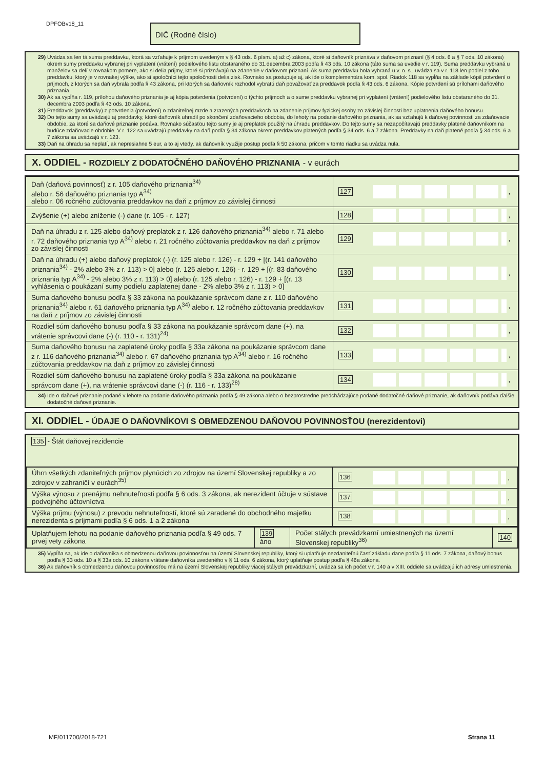DPFOBv18_11 DIČ (Rodné číslo)
29) Uvádza sa len tá suma preddavku, ktorá sa vzťahuje k príjmom uvedeným v § 43 ods. 6 písm. a) až c) zákona, ktoré si daňovník priznáva v daňovom priznaní (§ 4 ods. 6 a § 7 ods. 10 zákona) okrem sumy preddavku vybranej pri vyplatení (vrátení) podielového listu obstaraného do 31.decembra 2003 podľa § 43 ods. 10 zákona (táto suma sa uvedie v r. 119). Suma preddavku vybraná u manželov sa delí v rovnakom pomere, ako si delia príjmy, ktoré si priznávajú na zdanenie v daňovom priznaní. Ak suma preddavku bola vybraná u v. o. s., uvádza sa v r. 118 len podiel z toho preddavku, ktorý je v rovnakej výške, ako si spoločníci tejto spoločnosti delia zisk. Rovnako sa postupuje aj, ak ide o komplementára kom. spol. Riadok 118 sa vypĺňa na základe kópií potvrdení o príjmoch, z ktorých sa daň vybrala podľa § 43 zákona, pri ktorých sa daňovník rozhodol vybratú daň považovať za preddavok podľa § 43 ods. 6 zákona. Kópie potvrdení sú prílohami daňového priznania.
30) Ak sa vypĺňa r. 119, prílohou daňového priznania je aj kópia potvrdenia (potvrdení) o týchto príjmoch a o sume preddavku vybranej pri vyplatení (vrátení) podielového listu obstaraného do 31. decembra 2003 podľa § 43 ods. 10 zákona.
31) Preddavok (preddavky) z potvrdenia (potvrdení) o zdaniteľnej mzde a zrazených preddavkoch na zdanenie príjmov fyzickej osoby zo závislej činnosti bez uplatnenia daňového bonusu.
32) Do tejto sumy sa uvádzajú aj preddavky, ktoré daňovník uhradil po skončení zdaňovacieho obdobia, do lehoty na podanie daňového priznania, ak sa vzťahujú k daňovej povinnosti za zdaňovacie obdobie, za ktoré sa daňové priznanie podáva. Rovnako súčasťou tejto sumy je aj preplatok použitý na úhradu preddavkov. Do tejto sumy sa nezapočítavajú preddavky platené daňovníkom na budúce zdaňovacie obdobie. V r. 122 sa uvádzajú preddavky na daň podľa § 34 zákona okrem preddavkov platených podľa § 34 ods. 6 a 7 zákona. Preddavky na daň platené podľa § 34 ods. 6 a 7 zákona sa uvádzajú v r. 123.
33) Daň na úhradu sa neplatí, ak nepresiahne 5 eur, a to aj vtedy, ak daňovník využije postup podľa § 50 zákona, pričom v tomto riadku sa uvádza nula.
X. ODDIEL - ROZDIELY Z DODATOČNÉHO DAŇOVÉHO PRIZNANIA - v eurách
| Daň (daňová povinnosť) z r. 105 daňového priznania<sup>34)</sup> alebo r. 56 daňového priznania typ A<sup>34)</sup> alebo r. 06 ročného zúčtovania preddavkov na daň z príjmov zo závislej činnosti | 127 , |
| Zvýšenie (+) alebo zníženie (-) dane (r. 105 - r. 127) | 128 , |
| Daň na úhradu z r. 125 alebo daňový preplatok z r. 126 daňového priznania<sup>34)</sup> alebo r. 71 alebo r. 72 daňového priznania typ A<sup>34)</sup> alebo r. 21 ročného zúčtovania preddavkov na daň z príjmov zo závislej činnosti | 129 , |
| Daň na úhradu (+) alebo daňový preplatok (-) (r. 125 alebo r. 126) - r. 129 + [(r. 141 daňového priznania<sup>34)</sup> - 2% alebo 3% z r. 113) > 0] alebo (r. 125 alebo r. 126) - r. 129 + [(r. 83 daňového priznania typ A<sup>34)</sup> - 2% alebo 3% z r. 113) > 0] alebo (r. 125 alebo r. 126) - r. 129 + [(r. 13 vyhlásenia o poukázaní sumy podielu zaplatenej dane - 2% alebo 3% z r. 113) > 0] | 130 , |
| Suma daňového bonusu podľa § 33 zákona na poukázanie správcom dane z r. 110 daňového priznania<sup>34)</sup> alebo r. 61 daňového priznania typ A<sup>34)</sup> alebo r. 12 ročného zúčtovania preddavkov na daň z príjmov zo závislej činnosti | 131 , |
| Rozdiel súm daňového bonusu podľa § 33 zákona na poukázanie správcom dane (+), na vrátenie správcovi dane (-) (r. 110 - r. 131)<sup>24)</sup> | 132 , |
| Suma daňového bonusu na zaplatené úroky podľa § 33a zákona na poukázanie správcom dane z r. 116 daňového priznania<sup>34)</sup> alebo r. 67 daňového priznania typ A<sup>34)</sup> alebo r. 16 ročného zúčtovania preddavkov na daň z príjmov zo závislej činnosti | 133 , |
| Rozdiel súm daňového bonusu na zaplatené úroky podľa § 33a zákona na poukázanie správcom dane (+), na vrátenie správcovi dane (-) (r. 116 - r. 133)<sup>28)</sup> | 134 , |
34) Ide o daňové priznanie podané v lehote na podanie daňového priznania podľa § 49 zákona alebo o bezprostredne predchádzajúce podané dodatočné daňové priznanie, ak daňovník podáva ďalšie dodatočné daňové priznanie.
XI. ODDIEL - ÚDAJE O DAŇOVNÍKOVI S OBMEDZENOU DAŇOVOU POVINNOSŤOU (nerezidentovi)
| 135 - Štát daňovej rezidencie |
| / Úhrn všetkých zdaniteľných príjmov plynúcich zo zdrojov na území Slovenskej republiky a zo zdrojov v zahraničí v eurách<sup>35)</sup> / 136 , / / Výška výnosu z prenájmu nehnuteľnosti podľa § 6 ods. 3 zákona, ak nerezident účtuje v sústave podvojného účtovníctva / 137 , / / Výška príjmu (výnosu) z prevodu nehnuteľností, ktoré sú zaradené do obchodného majetku nerezidenta s príjmami podľa § 6 ods. 1 a 2 zákona / 138 , / |
| / Uplatňujem lehotu na podanie daňového priznania podľa § 49 ods. 7 prvej vety zákona / 139 áno / Počet stálych prevádzkarní umiestnených na území Slovenskej republiky<sup>36)</sup> / 140 / |
35) Vypĺňa sa, ak ide o daňovníka s obmedzenou daňovou povinnosťou na území Slovenskej republiky, ktorý si uplatňuje nezdaniteľnú časť základu dane podľa § 11 ods. 7 zákona, daňový bonus podľa § 33 ods. 10 a § 33a ods. 10 zákona vrátane daňovníka uvedeného v § 11 ods. 6 zákona, ktorý uplatňuje postup podľa § 46a zákona.
36) Ak daňovník s obmedzenou daňovou povinnosťou má na území Slovenskej republiky viacej stálych prevádzkarní, uvádza sa ich počet v r. 140 a v XIII. oddiele sa uvádzajú ich adresy umiestnenia.
MF/011700/2018-721 Strana 11